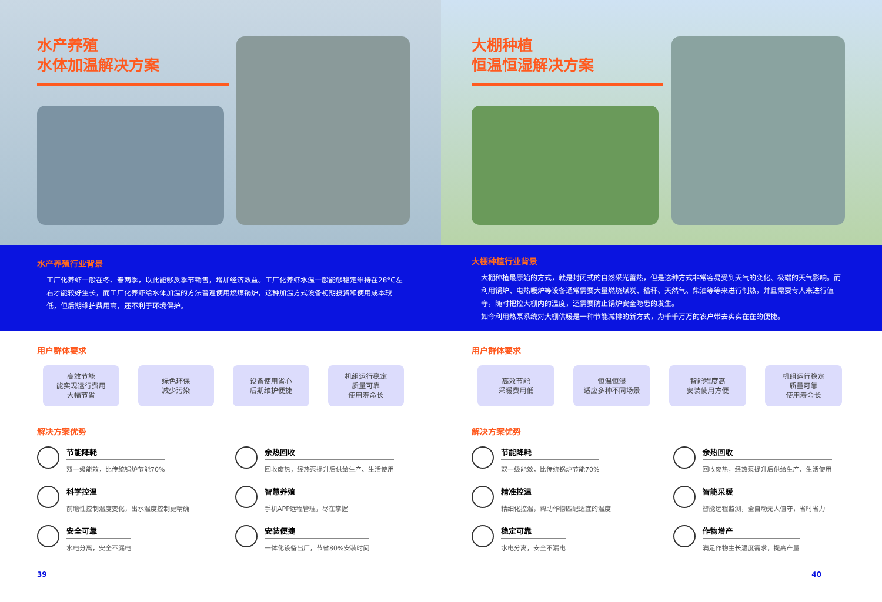水产养殖
水体加温解决方案
水产养殖行业背景
工厂化养虾一般在冬、春两季，以此能够反季节销售，增加经济效益。工厂化养虾水温一般能够稳定维持在28°C左右才能较好生长，而工厂化养虾给水体加温的方法普遍使用燃煤锅炉，这种加温方式设备初期投资和使用成本较低，但后期维护费用高，还不利于环境保护。
用户群体要求
高效节能
能实现运行费用
大幅节省
绿色环保
减少污染
设备使用省心
后期维护便捷
机组运行稳定
质量可靠
使用寿命长
解决方案优势
节能降耗
双一级能效，比传统锅炉节能70%
余热回收
回收废热，经热泵提升后供给生产、生活使用
科学控温
前瞻性控制温度变化，出水温度控制更精确
智慧养殖
手机APP远程管理，尽在掌握
安全可靠
水电分离，安全不漏电
安装便捷
一体化设备出厂，节省80%安装时间
39
大棚种植
恒温恒湿解决方案
大棚种植行业背景
大棚种植最原始的方式，就是封闭式的自然采光蓄热，但是这种方式非常容易受到天气的变化、极端的天气影响。而利用锅炉、电热暖炉等设备通常需要大量燃烧煤炭、秸秆、天然气、柴油等等来进行制热，并且需要专人来进行值守，随时把控大棚内的温度，还需要防止锅炉安全隐患的发生。
如今利用热泵系统对大棚供暖是一种节能减排的新方式，为千千万万的农户带去实实在在的便捷。
用户群体要求
高效节能
采暖费用低
恒温恒湿
适应多种不同场景
智能程度高
安装使用方便
机组运行稳定
质量可靠
使用寿命长
解决方案优势
节能降耗
双一级能效，比传统锅炉节能70%
余热回收
回收废热，经热泵提升后供给生产、生活使用
精准控温
精细化控温，帮助作物匹配适宜的温度
智能采暖
智能远程监测，全自动无人值守，省时省力
稳定可靠
水电分离，安全不漏电
作物增产
满足作物生长温度需求，提高产量
40